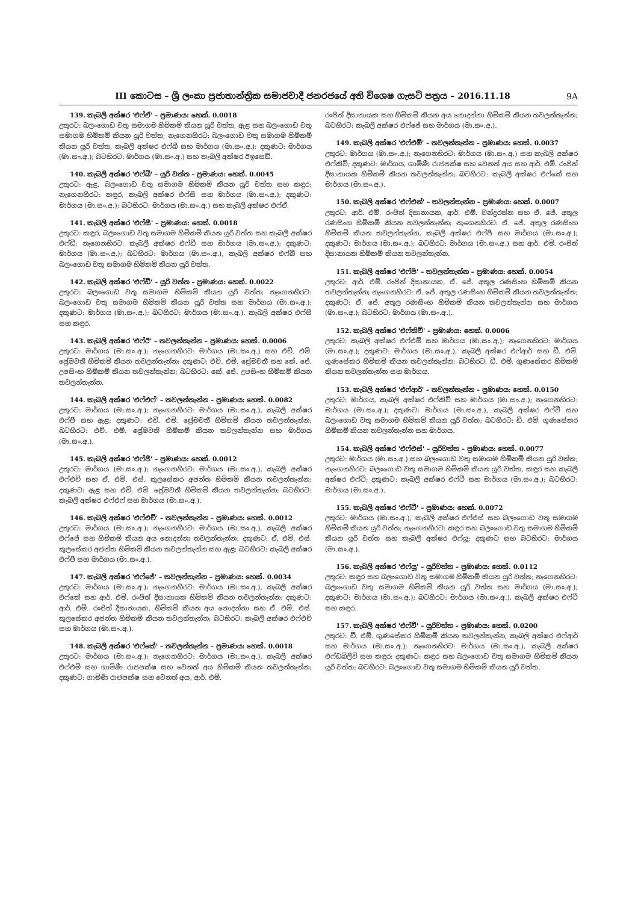III කොටස – ශ්‍රී ලංකා ප්‍රජාතාන්ත්‍රික සමාජවාදී ජනරජයේ අති විශෙෂ ගැසට් පත්‍රය – 2016.11.18 9A
139. කැබලි අක්ෂර 'එෆ්ඒ' – ප්‍රමාණය: හෙක්. 0.0018
උතුරට: බලංගොඩ වතු සමාගම හිමිකම් කියන යූරි වත්ත, ඇළ සහ බලංගොඩ වතු සමාගම හිමිකම් කියන යූරි වත්ත; නැගෙනහිරට: බලංගොඩ වතු සමාගම හිමිකම් කියන යූරි වත්ත, කැබලි අක්ෂර එෆ්බී සහ මාර්ගය (මා.සං.අ.); දකුණට: මාර්ගය (මා.සං.අ.); බටහිරට: මාර්ගය (මා.සං.අ.) සහ කැබලි අක්ෂර ඊඉසෙඩ්.
140. කැබලි අක්ෂර 'එෆ්බී' – යූරි වත්ත – ප්‍රමාණය: හෙක්. 0.0045
උතුරට: ඇළ, බලංගොඩ වතු සමාගම හිමිකම් කියන යූරි වත්ත සහ කඳුර; නැගෙනහිරට: කඳුර, කැබලි අක්ෂර එෆ්සී සහ මාර්ගය (මා.සං.අ.); දකුණට: මාර්ගය (මා.සං.අ.); බටහිරට: මාර්ගය (මා.සං.අ.) සහ කැබලි අක්ෂර එෆ්ඒ.
141. කැබලි අක්ෂර 'එෆ්සී' – ප්‍රමාණය: හෙක්. 0.0018
උතුරට: කඳුර, බලංගොඩ වතු සමාගම හිමිකම් කියන යූරි වත්ත සහ කැබලි අක්ෂර එෆ්ඩී; නැගෙනහිරට: කැබලි අක්ෂර එෆ්ඩී සහ මාර්ගය (මා.සං.අ.); දකුණට: මාර්ගය (මා.සං.අ.); බටහිරට: මාර්ගය (මා.සං.අ.), කැබලි අක්ෂර එෆ්බී සහ බලංගොඩ වතු සමාගම හිමිකම් කියන යූරි වත්ත.
142. කැබලි අක්ෂර 'එෆ්ඩී' – යූරි වත්ත – ප්‍රමාණය: හෙක්. 0.0022
උතුරට: බලංගොඩ වතු සමාගම හිමිකම් කියන යූරි වත්ත; නැගෙනහිරට: බලංගොඩ වතු සමාගම හිමිකම් කියන යූරි වත්ත සහ මාර්ගය (මා.සං.අ.); දකුණට: මාර්ගය (මා.සං.අ.); බටහිරට: මාර්ගය (මා.සං.අ.), කැබලි අක්ෂර එෆ්සී සහ කඳුර.
143. කැබලි අක්ෂර 'එෆ්ඊ' – තවලන්තැන්න – ප්‍රමාණය: හෙක්. 0.0006
උතුරට: මාර්ගය (මා.සං.අ.); නැගෙනහිරට: මාර්ගය (මා.සං.අ.) සහ එච්. එම්. ප්‍රේමවතී හිමිකම් කියන තවලන්තැන්න; දකුණට: එච්. එම්. ප්‍රේමවතී සහ කේ. ජේ. උපසිංහ හිමිකම් කියන තවලන්තැන්න; බටහිරට: කේ. ජේ. උපසිංහ හිමිකම් කියන තවලන්තැන්න.
144. කැබලි අක්ෂර 'එෆ්එෆ්' – තවලන්තැන්න – ප්‍රමාණය: හෙක්. 0.0082
උතුරට: මාර්ගය (මා.සං.අ.); නැගෙනහිරට: මාර්ගය (මා.සං.අ.), කැබලි අක්ෂර එෆ්ජී සහ ඇළ; දකුණට: එච්. එම්. ප්‍රේමවතී හිමිකම් කියන තවලන්තැන්න; බටහිරට: එච්. එම්. ප්‍රේමවතී හිමිකම් කියන තවලන්තැන්න සහ මාර්ගය (මා.සං.අ.).
145. කැබලි අක්ෂර 'එෆ්ජී' – ප්‍රමාණය: හෙක්. 0.0012
උතුරට: මාර්ගය (මා.සං.අ.); නැගෙනහිරට: මාර්ගය (මා.සං.අ.), කැබලි අක්ෂර එෆ්එච් සහ ඒ. එම්. එස්. කුලසේකර අජන්ත හිමිකම් කියන තවලන්තැන්න; දකුණට: ඇළ සහ එච්. එම්. ප්‍රේමවතී හිමිකම් කියන තවලන්තැන්න; බටහිරට: කැබලි අක්ෂර එෆ්එෆ් සහ මාර්ගය (මා.සං.අ.).
146. කැබලි අක්ෂර 'එෆ්එච්' – තවලන්තැන්න – ප්‍රමාණය: හෙක්. 0.0012
උතුරට: මාර්ගය (මා.සං.අ.); නැගෙනහිරට: මාර්ගය (මා.සං.අ.), කැබලි අක්ෂර එෆ්ජේ සහ හිමිකම් කියන අය නොදන්නා තවලන්තැන්න; දකුණට: ඒ. එම්. එස්. කුලසේකර අජන්ත හිමිකම් කියන තවලන්තැන්න සහ ඇළ; බටහිරට: කැබලි අක්ෂර එෆ්ජී සහ මාර්ගය (මා.සං.අ.).
147. කැබලි අක්ෂර 'එෆ්ජේ' – තවලන්තැන්න – ප්‍රමාණය: හෙක්. 0.0034
උතුරට: මාර්ගය (මා.සං.අ.); නැගෙනහිරට: මාර්ගය (මා.සං.අ.), කැබලි අක්ෂර එෆ්කේ සහ ආර්. එම්. රංජිත් දිසානායක හිමිකම් කියන තවලන්තැන්න; දකුණට: ආර්. එම්. රංජිත් දිසානායක, හිමිකම් කියන අය නොදන්නා සහ ඒ. එම්. එස්. කුලසේකර අජන්ත හිමිකම් කියන තවලන්තැන්න; බටහිරට: කැබලි අක්ෂර එෆ්එච් සහ මාර්ගය (මා.සං.අ.).
148. කැබලි අක්ෂර 'එෆ්කේ' – තවලන්තැන්න – ප්‍රමාණය: හෙක්. 0.0018
උතුරට: මාර්ගය (මා.සං.අ.); නැගෙනහිරට: මාර්ගය (මා.සං.අ.), කැබලි අක්ෂර එෆ්එම් සහ ගාමිණී රාජපක්ෂ සහ වෙනත් අය හිමිකම් කියන තවලන්තැන්න; දකුණට: ගාමිණී රාජපක්ෂ සහ වෙනත් අය, ආර්. එම්.
රංජිත් දිසානායක සහ හිමිකම් කියන අය නොදන්නා හිමිකම් කියන තවලන්තැන්න; බටහිරට: කැබලි අක්ෂර එෆ්ජේ සහ මාර්ගය (මා.සං.අ.).
149. කැබලි අක්ෂර 'එෆ්එම්' – තවලන්තැන්න – ප්‍රමාණය: හෙක්. 0.0037
උතුරට: මාර්ගය (මා.සං.අ.); නැගෙනහිරට: මාර්ගය (මා.සං.අ.) සහ කැබලි අක්ෂර එෆ්කිව්; දකුණට: මාර්ගය, ගාමිණී රාජපක්ෂ සහ වෙනත් අය සහ ආර්. එම්. රංජිත් දිසානායක හිමිකම් කියන තවලන්තැන්න; බටහිරට: කැබලි අක්ෂර එෆ්කේ සහ මාර්ගය (මා.සං.අ.).
150. කැබලි අක්ෂර 'එෆ්එන්' – තවලන්තැන්න – ප්‍රමාණය: හෙක්. 0.0007
උතුරට: ආර්. එම්. රංජිත් දිසානායක, ආර්. එම්. චන්ද්‍රරත්න සහ ඒ. ජේ. අතුල රණසිංහ හිමිකම් කියන තවලන්තැන්න; නැගෙනහිරට: ඒ. ජේ. අතුල රණසිංහ හිමිකම් කියන තවලන්තැන්න, කැබලි අක්ෂර එෆ්පී සහ මාර්ගය (මා.සං.අ.); දකුණට: මාර්ගය (මා.සං.අ.); බටහිරට: මාර්ගය (මා.සං.අ.) සහ ආර්. එම්. රංජිත් දිසානායක හිමිකම් කියන තවලන්තැන්න.
151. කැබලි අක්ෂර 'එෆ්පී' – තවලන්තැන්න – ප්‍රමාණය: හෙක්. 0.0054
උතුරට: ආර්. එම්. රංජිත් දිසානායක, ඒ. ජේ. අතුල රණසිංහ හිමිකම් කියන තවලන්තැන්න; නැගෙනහිරට: ඒ. ජේ. අතුල රණසිංහ හිමිකම් කියන තවලන්තැන්න; දකුණට: ඒ. ජේ. අතුල රණසිංහ හිමිකම් කියන තවලන්තැන්න සහ මාර්ගය (මා.සං.අ.); බටහිරට: මාර්ගය (මා.සං.අ.).
152. කැබලි අක්ෂර 'එෆ්කිව්' – ප්‍රමාණය: හෙක්. 0.0006
උතුරට: කැබලි අක්ෂර එෆ්එම් සහ මාර්ගය (මා.සං.අ.); නැගෙනහිරට: මාර්ගය (මා.සං.අ.); දකුණට: මාර්ගය (මා.සං.අ.), කැබලි අක්ෂර එෆ්ආර් සහ ඩී. එම්. ගුණසේකර හිමිකම් කියන තවලන්තැන්න; බටහිරට: ඩී. එම්. ගුණසේකර හිමිකම් කියන තවලන්තැන්න සහ මාර්ගය.
153. කැබලි අක්ෂර 'එෆ්ආර්' – තවලන්තැන්න – ප්‍රමාණය: හෙක්. 0.0150
උතුරට: මාර්ගය, කැබලි අක්ෂර එෆ්කිව් සහ මාර්ගය (මා.සං.අ.); නැගෙනහිරට: මාර්ගය (මා.සං.අ.); දකුණට: මාර්ගය (මා.සං.අ.), කැබලි අක්ෂර එෆ්වී සහ බලංගොඩ වතු සමාගම හිමිකම් කියන යූරි වත්ත; බටහිරට: ඩී. එම්. ගුණසේකර හිමිකම් කියන තවලන්තැන්න සහ මාර්ගය.
154. කැබලි අක්ෂර 'එෆ්එස්' – යූරිවත්ත – ප්‍රමාණය: හෙක්. 0.0077
උතුරට: මාර්ගය (මා.සං.අ.) සහ බලංගොඩ වතු සමාගම හිමිකම් කියන යූරි වත්ත; නැගෙනහිරට: බලංගොඩ වතු සමාගම හිමිකම් කියන යූරි වත්ත, කඳුර සහ කැබලි අක්ෂර එෆ්ටී; දකුණට: කැබලි අක්ෂර එෆ්ටී සහ මාර්ගය (මා.සං.අ.); බටහිරට: මාර්ගය (මා.සං.අ.).
155. කැබලි අක්ෂර 'එෆ්ටී' – ප්‍රමාණය: හෙක්. 0.0072
උතුරට: මාර්ගය (මා.සං.අ.), කැබලි අක්ෂර එෆ්එස් සහ බලංගොඩ වතු සමාගම හිමිකම් කියන යූරි වත්ත; නැගෙනහිරට: කඳුර සහ බලංගොඩ වතු සමාගම හිමිකම් කියන යූරි වත්ත සහ කැබලි අක්ෂර එෆ්යූ; දකුණට සහ බටහිරට: මාර්ගය (මා.සං.අ.).
156. කැබලි අක්ෂර 'එෆ්යූ' – යූරිවත්ත – ප්‍රමාණය: හෙක්. 0.0112
උතුරට: කඳුර සහ බලංගොඩ වතු සමාගම හිමිකම් කියන යූරි වත්ත; නැගෙනහිරට: බලංගොඩ වතු සමාගම හිමිකම් කියන යූරි වත්ත සහ මාර්ගය (මා.සං.අ.); දකුණට: මාර්ගය (මා.සං.අ.); බටහිරට: මාර්ගය (මා.සං.අ.), කැබලි අක්ෂර එෆ්ටී සහ කඳුර.
157. කැබලි අක්ෂර 'එෆ්වී' – යූරිවත්ත – ප්‍රමාණය: හෙක්. 0.0200
උතුරට: ඩී. එම්. ගුණසේකර හිමිකම් කියන තවලන්තැන්න, කැබලි අක්ෂර එෆ්ආර් සහ මාර්ගය (මා.සං.අ.); නැගෙනහිරට: මාර්ගය (මා.සං.අ.), කැබලි අක්ෂර එෆ්ඩබ්ලිව් සහ කඳුර; දකුණට: කඳුර සහ බලංගොඩ වතු සමාගම හිමිකම් කියන යූරි වත්ත; බටහිරට: බලංගොඩ වතු සමාගම හිමිකම් කියන යූරි වත්ත.